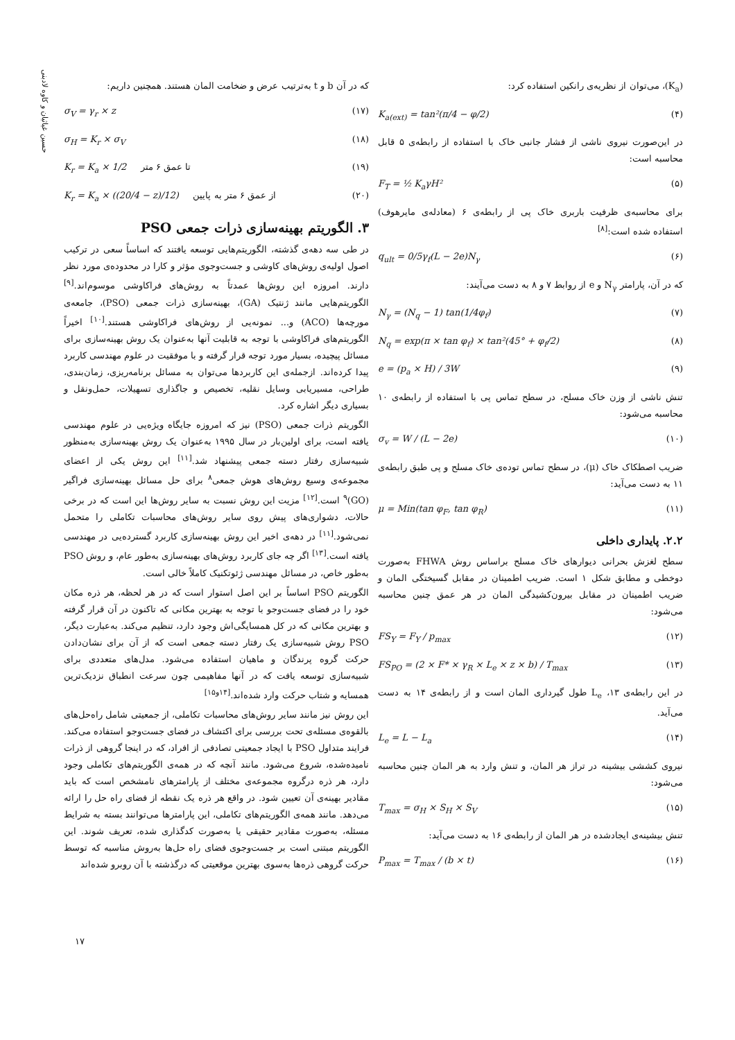حسین غیاثیان و کاوه لادبنی
(K<sub>a</sub>)، می‌توان از نظریه‌ی رانکین استفاده کرد:
K<sub>a(ext)</sub> = tan²(π/4 − φ/2) (۴)
در این‌صورت نیروی ناشی از فشار جانبی خاک با استفاده از رابطه‌ی ۵ قابل محاسبه است:
F<sub>T</sub> = ½ K<sub>a</sub>γH² (۵)
برای محاسبه‌ی ظرفیت باربری خاک پی از رابطه‌ی ۶ (معادله‌ی مایرهوف) استفاده شده است:<sup>[۸]</sup>
q<sub>ult</sub> = 0/5γ<sub>f</sub>(L − 2e)N<sub>γ</sub> (۶)
که در آن، پارامتر N<sub>γ</sub> و e از روابط ۷ و ۸ به دست می‌آیند:
N<sub>γ</sub> = (N<sub>q</sub> − 1) tan(1/4φ<sub>f</sub>) (۷)
N<sub>q</sub> = exp(π × tan φ<sub>f</sub>) × tan²(45° + φ<sub>f</sub>/2) (۸)
e = (p<sub>a</sub> × H) / 3W (۹)
تنش ناشی از وزن خاک مسلح، در سطح تماس پی با استفاده از رابطه‌ی ۱۰ محاسبه می‌شود:
σ<sub>v</sub> = W / (L − 2e) (۱۰)
ضریب اصطکاک خاک (μ)، در سطح تماس توده‌ی خاک مسلح و پی طبق رابطه‌ی ۱۱ به دست می‌آید:
μ = Min(tan φ<sub>F</sub>, tan φ<sub>R</sub>) (۱۱)
۲.۲. پایداری داخلی
سطح لغزش بحرانی دیوارهای خاک مسلح براساس روش FHWA به‌صورت دوخطی و مطابق شکل ۱ است. ضریب اطمینان در مقابل گسیختگی المان و ضریب اطمینان در مقابل بیرون‌کشیدگی المان در هر عمق چنین محاسبه می‌شود:
FS<sub>Y</sub> = F<sub>Y</sub> / p<sub>max</sub> (۱۲)
FS<sub>PO</sub> = (2 × F* × γ<sub>R</sub> × L<sub>e</sub> × z × b) / T<sub>max</sub> (۱۳)
در این رابطه‌ی ۱۳، L<sub>e</sub> طول گیرداری المان است و از رابطه‌ی ۱۴ به دست می‌آید.
L<sub>e</sub> = L − L<sub>a</sub> (۱۴)
نیروی کششی بیشینه در تراز هر المان، و تنش وارد به هر المان چنین محاسبه می‌شود:
T<sub>max</sub> = σ<sub>H</sub> × S<sub>H</sub> × S<sub>V</sub> (۱۵)
تنش بیشینه‌ی ایجادشده در هر المان از رابطه‌ی ۱۶ به دست می‌آید:
P<sub>max</sub> = T<sub>max</sub> / (b × t) (۱۶)
که در آن b و t به‌ترتیب عرض و ضخامت المان هستند. همچنین داریم:
σ<sub>V</sub> = γ<sub>r</sub> × z (۱۷)
σ<sub>H</sub> = K<sub>r</sub> × σ<sub>V</sub> (۱۸)
K<sub>r</sub> = K<sub>a</sub> × 1/2 تا عمق ۶ متر (۱۹)
K<sub>r</sub> = K<sub>a</sub> × ((20/4 − z)/12) از عمق ۶ متر به پایین (۲۰)
۳. الگوریتم بهینه‌سازی ذرات جمعی PSO
در طی سه دهه‌ی گذشته، الگوریتم‌هایی توسعه یافتند که اساساً سعی در ترکیب اصول اولیه‌ی روش‌های کاوشی و جست‌وجوی مؤثر و کارا در محدوده‌ی مورد نظر دارند. امروزه این روش‌ها عمدتاً به روش‌های فراکاوشی موسوم‌اند.<sup>[۹]</sup> الگوریتم‌هایی مانند ژنتیک (GA)، بهینه‌سازی ذرات جمعی (PSO)، جامعه‌ی مورچه‌ها (ACO) و... نمونه‌یی از روش‌های فراکاوشی هستند.<sup>[۱۰]</sup> اخیراً الگوریتم‌های فراکاوشی با توجه به قابلیت آنها به‌عنوان یک روش بهینه‌سازی برای مسائل پیچیده، بسیار مورد توجه قرار گرفته و با موفقیت در علوم مهندسی کاربرد پیدا کرده‌اند. ازجمله‌ی این کاربردها می‌توان به مسائل برنامه‌ریزی، زمان‌بندی، طراحی، مسیریابی وسایل نقلیه، تخصیص و جاگذاری تسهیلات، حمل‌ونقل و بسیاری دیگر اشاره کرد.
الگوریتم ذرات جمعی (PSO) نیز که امروزه جایگاه ویژه‌یی در علوم مهندسی یافته است، برای اولین‌بار در سال ۱۹۹۵ به‌عنوان یک روش بهینه‌سازی به‌منظور شبیه‌سازی رفتار دسته جمعی پیشنهاد شد.<sup>[۱۱]</sup> این روش یکی از اعضای مجموعه‌ی وسیع روش‌های هوش جمعی<sup>۸</sup> برای حل مسائل بهینه‌سازی فراگیر (GO)<sup>۹</sup> است.<sup>[۱۲]</sup> مزیت این روش نسبت به سایر روش‌ها این است که در برخی حالات، دشواری‌های پیش روی سایر روش‌های محاسبات تکاملی را متحمل نمی‌شود.<sup>[۱۱]</sup> در دهه‌ی اخیر این روش بهینه‌سازی کاربرد گسترده‌یی در مهندسی یافته است.<sup>[۱۳]</sup> اگر چه جای کاربرد روش‌های بهینه‌سازی به‌طور عام، و روش PSO به‌طور خاص، در مسائل مهندسی ژئوتکنیک کاملاً خالی است.
الگوریتم PSO اساساً بر این اصل استوار است که در هر لحظه، هر ذره مکان خود را در فضای جست‌وجو با توجه به بهترین مکانی که تاکنون در آن قرار گرفته و بهترین مکانی که در کل همسایگی‌اش وجود دارد، تنظیم می‌کند. به‌عبارت دیگر، PSO روش شبیه‌سازی یک رفتار دسته جمعی است که از آن برای نشان‌دادن حرکت گروه پرندگان و ماهیان استفاده می‌شود. مدل‌های متعددی برای شبیه‌سازی توسعه یافت که در آنها مفاهیمی چون سرعت انطباق نزدیک‌ترین همسایه و شتاب حرکت وارد شده‌اند.<sup>[۱۴و۱۵]</sup>
این روش نیز مانند سایر روش‌های محاسبات تکاملی، از جمعیتی شامل راه‌حل‌های بالقوه‌ی مسئله‌ی تحت بررسی برای اکتشاف در فضای جست‌وجو استفاده می‌کند. فرایند متداول PSO با ایجاد جمعیتی تصادفی از افراد، که در اینجا گروهی از ذرات نامیده‌شده، شروع می‌شود. مانند آنچه که در همه‌ی الگوریتم‌های تکاملی وجود دارد، هر ذره درگروه مجموعه‌ی مختلف از پارامترهای نامشخص است که باید مقادیر بهینه‌ی آن تعیین شود. در واقع هر ذره یک نقطه از فضای راه حل را ارائه می‌دهد. مانند همه‌ی الگوریتم‌های تکاملی، این پارامترها می‌توانند بسته به شرایط مسئله، به‌صورت مقادیر حقیقی یا به‌صورت کدگذاری شده، تعریف شوند. این الگوریتم مبتنی است بر جست‌وجوی فضای راه حل‌ها به‌روش مناسبه که توسط حرکت گروهی ذره‌ها به‌سوی بهترین موقعیتی که درگذشته با آن روبرو شده‌اند
۱۷